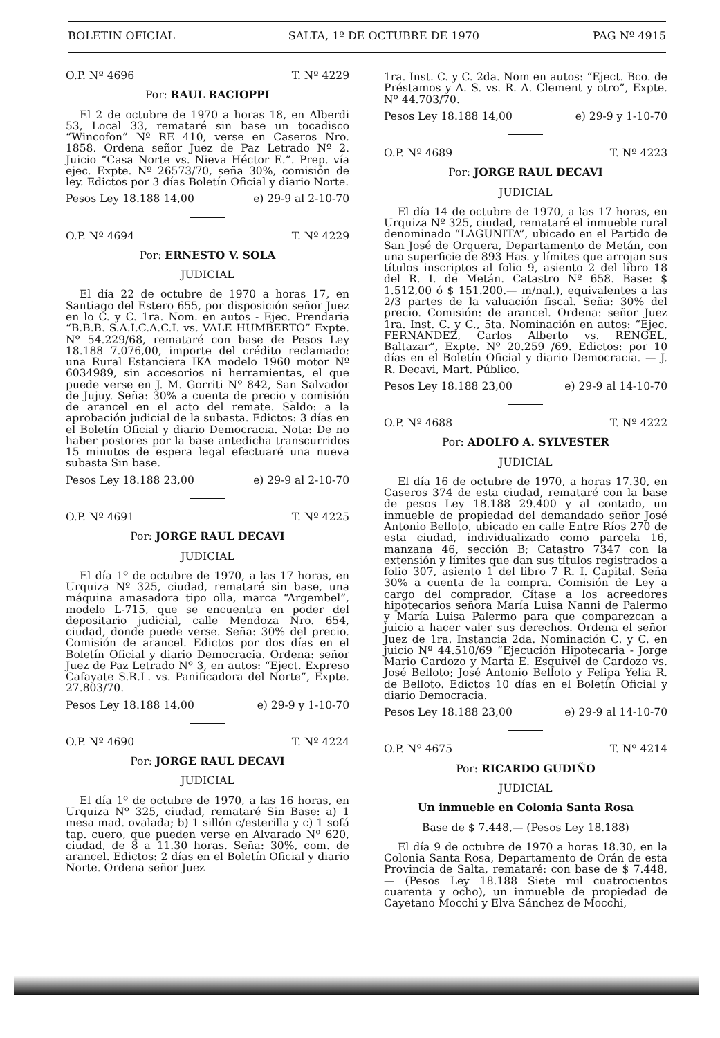BOLETIN OFICIAL SALTA, 1º DE OCTUBRE DE 1970 PAG Nº 4915
O.P. Nº 4696 T. Nº 4229
Por: RAUL RACIOPPI
El 2 de octubre de 1970 a horas 18, en Alberdi 53, Local 33, remataré sin base un tocadisco “Wincofon” Nº RE 410, verse en Caseros Nro. 1858. Ordena señor Juez de Paz Letrado Nº 2. Juicio “Casa Norte vs. Nieva Héctor E.”. Prep. vía ejec. Expte. Nº 26573/70, seña 30%, comisión de ley. Edictos por 3 días Boletín Oficial y diario Norte.
Pesos Ley 18.188 14,00 e) 29-9 al 2-10-70
O.P. Nº 4694 T. Nº 4229
Por: ERNESTO V. SOLA
JUDICIAL
El día 22 de octubre de 1970 a horas 17, en Santiago del Estero 655, por disposición señor Juez en lo C. y C. 1ra. Nom. en autos - Ejec. Prendaria “B.B.B. S.A.I.C.A.C.I. vs. VALE HUMBERTO” Expte. Nº 54.229/68, remataré con base de Pesos Ley 18.188 7.076,00, importe del crédito reclamado: una Rural Estanciera IKA modelo 1960 motor Nº 6034989, sin accesorios ni herramientas, el que puede verse en J. M. Gorriti Nº 842, San Salvador de Jujuy. Seña: 30% a cuenta de precio y comisión de arancel en el acto del remate. Saldo: a la aprobación judicial de la subasta. Edictos: 3 días en el Boletín Oficial y diario Democracia. Nota: De no haber postores por la base antedicha transcurridos 15 minutos de espera legal efectuaré una nueva subasta Sin base.
Pesos Ley 18.188 23,00 e) 29-9 al 2-10-70
O.P. Nº 4691 T. Nº 4225
Por: JORGE RAUL DECAVI
JUDICIAL
El día 1º de octubre de 1970, a las 17 horas, en Urquiza Nº 325, ciudad, remataré sin base, una máquina amasadora tipo olla, marca “Argembel”, modelo L-715, que se encuentra en poder del depositario judicial, calle Mendoza Nro. 654, ciudad, donde puede verse. Seña: 30% del precio. Comisión de arancel. Edictos por dos días en el Boletín Oficial y diario Democracia. Ordena: señor Juez de Paz Letrado Nº 3, en autos: “Eject. Expreso Cafayate S.R.L. vs. Panificadora del Norte”, Expte. 27.803/70.
Pesos Ley 18.188 14,00 e) 29-9 y 1-10-70
O.P. Nº 4690 T. Nº 4224
Por: JORGE RAUL DECAVI
JUDICIAL
El día 1º de octubre de 1970, a las 16 horas, en Urquiza Nº 325, ciudad, remataré Sin Base: a) 1 mesa mad. ovalada; b) 1 sillón c/esterilla y c) 1 sofá tap. cuero, que pueden verse en Alvarado Nº 620, ciudad, de 8 a 11.30 horas. Seña: 30%, com. de arancel. Edictos: 2 días en el Boletín Oficial y diario Norte. Ordena señor Juez
1ra. Inst. C. y C. 2da. Nom en autos: “Eject. Bco. de Préstamos y A. S. vs. R. A. Clement y otro”, Expte. Nº 44.703/70.
Pesos Ley 18.188 14,00 e) 29-9 y 1-10-70
O.P. Nº 4689 T. Nº 4223
Por: JORGE RAUL DECAVI
JUDICIAL
El día 14 de octubre de 1970, a las 17 horas, en Urquiza Nº 325, ciudad, remataré el inmueble rural denominado “LAGUNITA”, ubicado en el Partido de San José de Orquera, Departamento de Metán, con una superficie de 893 Has. y límites que arrojan sus títulos inscriptos al folio 9, asiento 2 del libro 18 del R. I. de Metán. Catastro Nº 658. Base: $ 1.512,00 ó $ 151.200.— m/nal.), equivalentes a las 2/3 partes de la valuación fiscal. Seña: 30% del precio. Comisión: de arancel. Ordena: señor Juez 1ra. Inst. C. y C., 5ta. Nominación en autos: “Ejec. FERNANDEZ, Carlos Alberto vs. RENGEL, Baltazar”, Expte. Nº 20.259 /69. Edictos: por 10 días en el Boletín Oficial y diario Democracia. — J. R. Decavi, Mart. Público.
Pesos Ley 18.188 23,00 e) 29-9 al 14-10-70
O.P. Nº 4688 T. Nº 4222
Por: ADOLFO A. SYLVESTER
JUDICIAL
El día 16 de octubre de 1970, a horas 17.30, en Caseros 374 de esta ciudad, remataré con la base de pesos Ley 18.188 29.400 y al contado, un inmueble de propiedad del demandado señor José Antonio Belloto, ubicado en calle Entre Ríos 270 de esta ciudad, individualizado como parcela 16, manzana 46, sección B; Catastro 7347 con la extensión y límites que dan sus títulos registrados a folio 307, asiento 1 del libro 7 R. I. Capital. Seña 30% a cuenta de la compra. Comisión de Ley a cargo del comprador. Cítase a los acreedores hipotecarios señora María Luisa Nanni de Palermo y María Luisa Palermo para que comparezcan a juicio a hacer valer sus derechos. Ordena el señor Juez de 1ra. Instancia 2da. Nominación C. y C. en juicio Nº 44.510/69 “Ejecución Hipotecaria - Jorge Mario Cardozo y Marta E. Esquivel de Cardozo vs. José Belloto; José Antonio Belloto y Felipa Yelia R. de Belloto. Edictos 10 días en el Boletín Oficial y diario Democracia.
Pesos Ley 18.188 23,00 e) 29-9 al 14-10-70
O.P. Nº 4675 T. Nº 4214
Por: RICARDO GUDIÑO
JUDICIAL
Un inmueble en Colonia Santa Rosa
Base de $ 7.448,— (Pesos Ley 18.188)
El día 9 de octubre de 1970 a horas 18.30, en la Colonia Santa Rosa, Departamento de Orán de esta Provincia de Salta, remataré: con base de $ 7.448,— (Pesos Ley 18.188 Siete mil cuatrocientos cuarenta y ocho), un inmueble de propiedad de Cayetano Mocchi y Elva Sánchez de Mocchi,